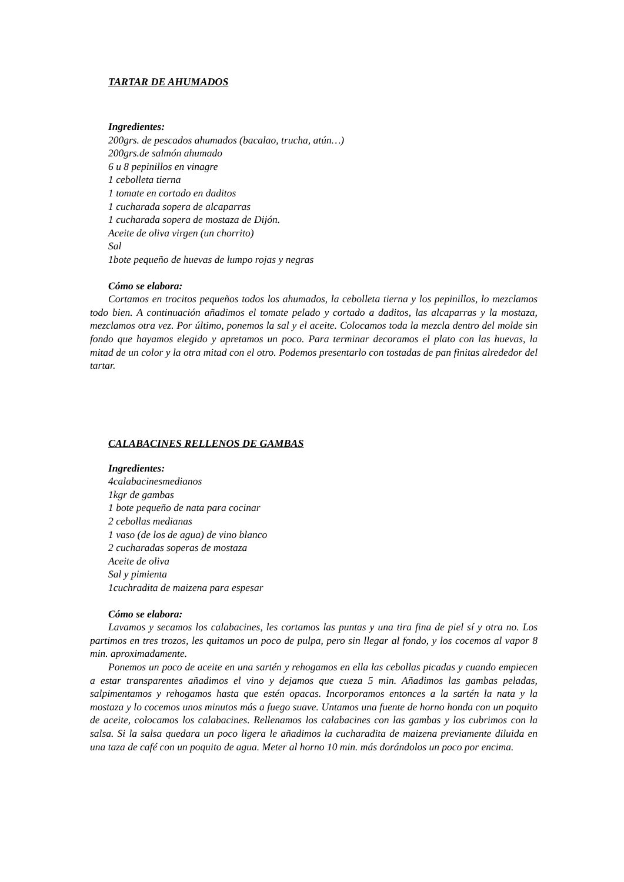TARTAR DE AHUMADOS
Ingredientes:
200grs. de pescados ahumados (bacalao, trucha, atún…)
200grs.de salmón ahumado
6 u 8 pepinillos en vinagre
1 cebolleta tierna
1 tomate en cortado en daditos
1 cucharada sopera de alcaparras
1 cucharada sopera de mostaza de Dijón.
Aceite de oliva virgen (un chorrito)
Sal
1bote pequeño de huevas de lumpo rojas y negras
Cómo se elabora:
Cortamos en trocitos pequeños todos los ahumados, la cebolleta tierna y los pepinillos, lo mezclamos todo bien. A continuación añadimos el tomate pelado y cortado a daditos, las alcaparras y la mostaza, mezclamos otra vez. Por último, ponemos la sal y el aceite. Colocamos toda la mezcla dentro del molde sin fondo que hayamos elegido y apretamos un poco. Para terminar decoramos el plato con las huevas, la mitad de un color y la otra mitad con el otro. Podemos presentarlo con tostadas de pan finitas alrededor del tartar.
CALABACINES RELLENOS DE GAMBAS
Ingredientes:
4calabacinesmedianos
1kgr de gambas
1 bote pequeño de nata para cocinar
2 cebollas medianas
1 vaso (de los de agua) de vino blanco
2 cucharadas soperas de mostaza
Aceite de oliva
Sal y pimienta
1cuchradita de maizena para espesar
Cómo se elabora:
Lavamos y secamos los calabacines, les cortamos las puntas y una tira fina de piel sí y otra no. Los partimos en tres trozos, les quitamos un poco de pulpa, pero sin llegar al fondo, y los cocemos al vapor 8 min. aproximadamente.
Ponemos un poco de aceite en una sartén y rehogamos en ella las cebollas picadas y cuando empiecen a estar transparentes añadimos el vino y dejamos que cueza 5 min. Añadimos las gambas peladas, salpimentamos y rehogamos hasta que estén opacas. Incorporamos entonces a la sartén la nata y la mostaza y lo cocemos unos minutos más a fuego suave. Untamos una fuente de horno honda con un poquito de aceite, colocamos los calabacines. Rellenamos los calabacines con las gambas y los cubrimos con la salsa. Si la salsa quedara un poco ligera le añadimos la cucharadita de maizena previamente diluida en una taza de café con un poquito de agua. Meter al horno 10 min. más dorándolos un poco por encima.